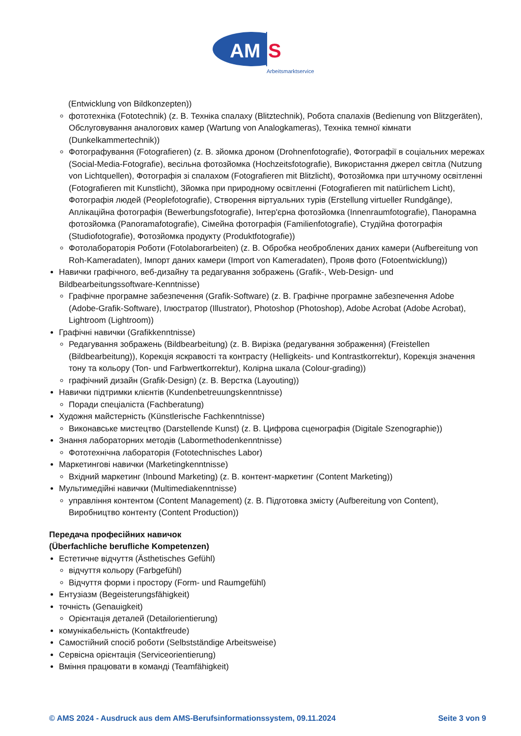AM
S
Arbeitsmarktservice
(Entwicklung von Bildkonzepten))
фототехніка (Fototechnik) (z. B. Техніка спалаху (Blitztechnik), Робота спалахів (Bedienung von Blitzgeräten), Обслуговування аналогових камер (Wartung von Analogkameras), Техніка темної кімнати (Dunkelkammertechnik))
Фотографування (Fotografieren) (z. B. зйомка дроном (Drohnenfotografie), Фотографії в соціальних мережах (Social-Media-Fotografie), весільна фотозйомка (Hochzeitsfotografie), Використання джерел світла (Nutzung von Lichtquellen), Фотографія зі спалахом (Fotografieren mit Blitzlicht), Фотозйомка при штучному освітленні (Fotografieren mit Kunstlicht), Зйомка при природному освітленні (Fotografieren mit natürlichem Licht), Фотографія людей (Peoplefotografie), Створення віртуальних турів (Erstellung virtueller Rundgänge), Аплікаційна фотографія (Bewerbungsfotografie), Інтер'єрна фотозйомка (Innenraumfotografie), Панорамна фотозйомка (Panoramafotografie), Сімейна фотографія (Familienfotografie), Студійна фотографія (Studiofotografie), Фотозйомка продукту (Produktfotografie))
Фотолабораторія Роботи (Fotolaborarbeiten) (z. B. Обробка необроблених даних камери (Aufbereitung von Roh-Kameradaten), Імпорт даних камери (Import von Kameradaten), Прояв фото (Fotoentwicklung))
Навички графічного, веб-дизайну та редагування зображень (Grafik-, Web-Design- und Bildbearbeitungssoftware-Kenntnisse)
Графічне програмне забезпечення (Grafik-Software) (z. B. Графічне програмне забезпечення Adobe (Adobe-Grafik-Software), Ілюстратор (Illustrator), Photoshop (Photoshop), Adobe Acrobat (Adobe Acrobat), Lightroom (Lightroom))
Графічні навички (Grafikkenntnisse)
Редагування зображень (Bildbearbeitung) (z. B. Вирізка (редагування зображення) (Freistellen (Bildbearbeitung)), Корекція яскравості та контрасту (Helligkeits- und Kontrastkorrektur), Корекція значення тону та кольору (Ton- und Farbwertkorrektur), Колірна шкала (Colour-grading))
графічний дизайн (Grafik-Design) (z. B. Верстка (Layouting))
Навички підтримки клієнтів (Kundenbetreuungskenntnisse)
Поради спеціаліста (Fachberatung)
Художня майстерність (Künstlerische Fachkenntnisse)
Виконавське мистецтво (Darstellende Kunst) (z. B. Цифрова сценографія (Digitale Szenographie))
Знання лабораторних методів (Labormethodenkenntnisse)
Фототехнічна лабораторія (Fototechnisches Labor)
Маркетингові навички (Marketingkenntnisse)
Вхідний маркетинг (Inbound Marketing) (z. B. контент-маркетинг (Content Marketing))
Мультимедійні навички (Multimediakenntnisse)
управління контентом (Content Management) (z. B. Підготовка змісту (Aufbereitung von Content), Виробництво контенту (Content Production))
Передача професійних навичок
(Überfachliche berufliche Kompetenzen)
Естетичне відчуття (Ästhetisches Gefühl)
відчуття кольору (Farbgefühl)
Відчуття форми і простору (Form- und Raumgefühl)
Ентузіазм (Begeisterungsfähigkeit)
точність (Genauigkeit)
Орієнтація деталей (Detailorientierung)
комунікабельність (Kontaktfreude)
Самостійний спосіб роботи (Selbstständige Arbeitsweise)
Сервісна орієнтація (Serviceorientierung)
Вміння працювати в команді (Teamfähigkeit)
© AMS 2024 - Ausdruck aus dem AMS-Berufsinformationssystem, 09.11.2024 Seite 3 von 9